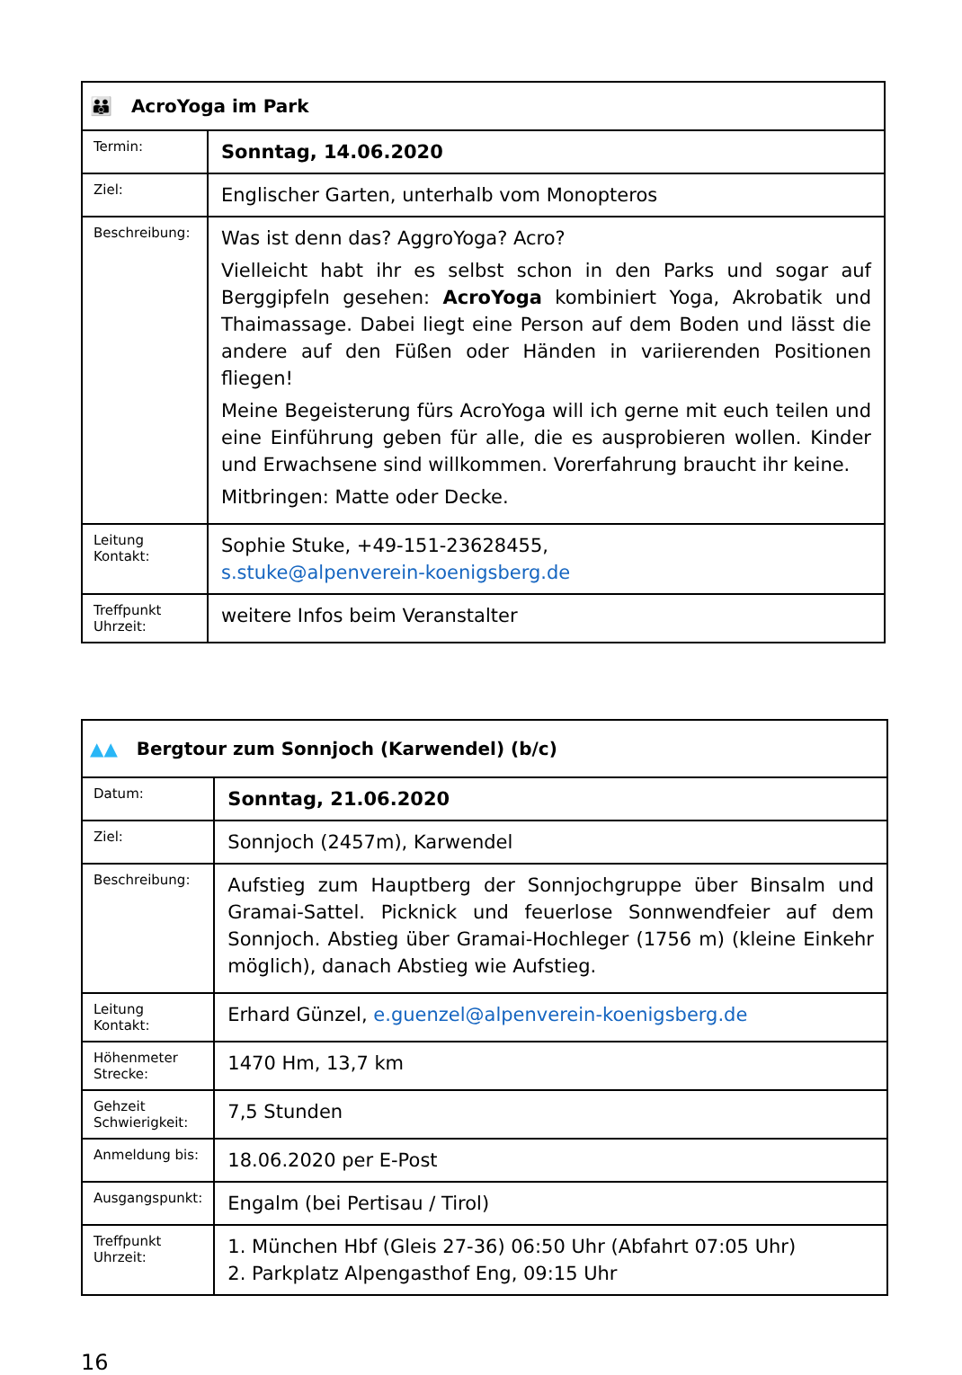| 👪 AcroYoga im Park | |
| --- | --- |
| Termin: | Sonntag, 14.06.2020 |
| Ziel: | Englischer Garten, unterhalb vom Monopteros |
| Beschreibung: | Was ist denn das? AggroYoga? Acro? Vielleicht habt ihr es selbst schon in den Parks und sogar auf Berggipfeln gesehen: AcroYoga kombiniert Yoga, Akrobatik und Thaimassage. Dabei liegt eine Person auf dem Boden und lässt die andere auf den Füßen oder Händen in variierenden Positionen fliegen! Meine Begeisterung fürs AcroYoga will ich gerne mit euch teilen und eine Einführung geben für alle, die es ausprobieren wollen. Kinder und Erwachsene sind willkommen. Vorerfahrung braucht ihr keine. Mitbringen: Matte oder Decke. |
| Leitung Kontakt: | Sophie Stuke, +49-151-23628455, s.stuke@alpenverein-koenigsberg.de |
| Treffpunkt Uhrzeit: | weitere Infos beim Veranstalter |
| ▲▲ Bergtour zum Sonnjoch (Karwendel) (b/c) | |
| --- | --- |
| Datum: | Sonntag, 21.06.2020 |
| Ziel: | Sonnjoch (2457m), Karwendel |
| Beschreibung: | Aufstieg zum Hauptberg der Sonnjochgruppe über Binsalm und Gramai-Sattel. Picknick und feuerlose Sonnwendfeier auf dem Sonnjoch. Abstieg über Gramai-Hochleger (1756 m) (kleine Einkehr möglich), danach Abstieg wie Aufstieg. |
| Leitung Kontakt: | Erhard Günzel, e.guenzel@alpenverein-koenigsberg.de |
| Höhenmeter Strecke: | 1470 Hm, 13,7 km |
| Gehzeit Schwierigkeit: | 7,5 Stunden |
| Anmeldung bis: | 18.06.2020 per E-Post |
| Ausgangspunkt: | Engalm (bei Pertisau / Tirol) |
| Treffpunkt Uhrzeit: | 1. München Hbf (Gleis 27-36) 06:50 Uhr (Abfahrt 07:05 Uhr) 2. Parkplatz Alpengasthof Eng, 09:15 Uhr |
16